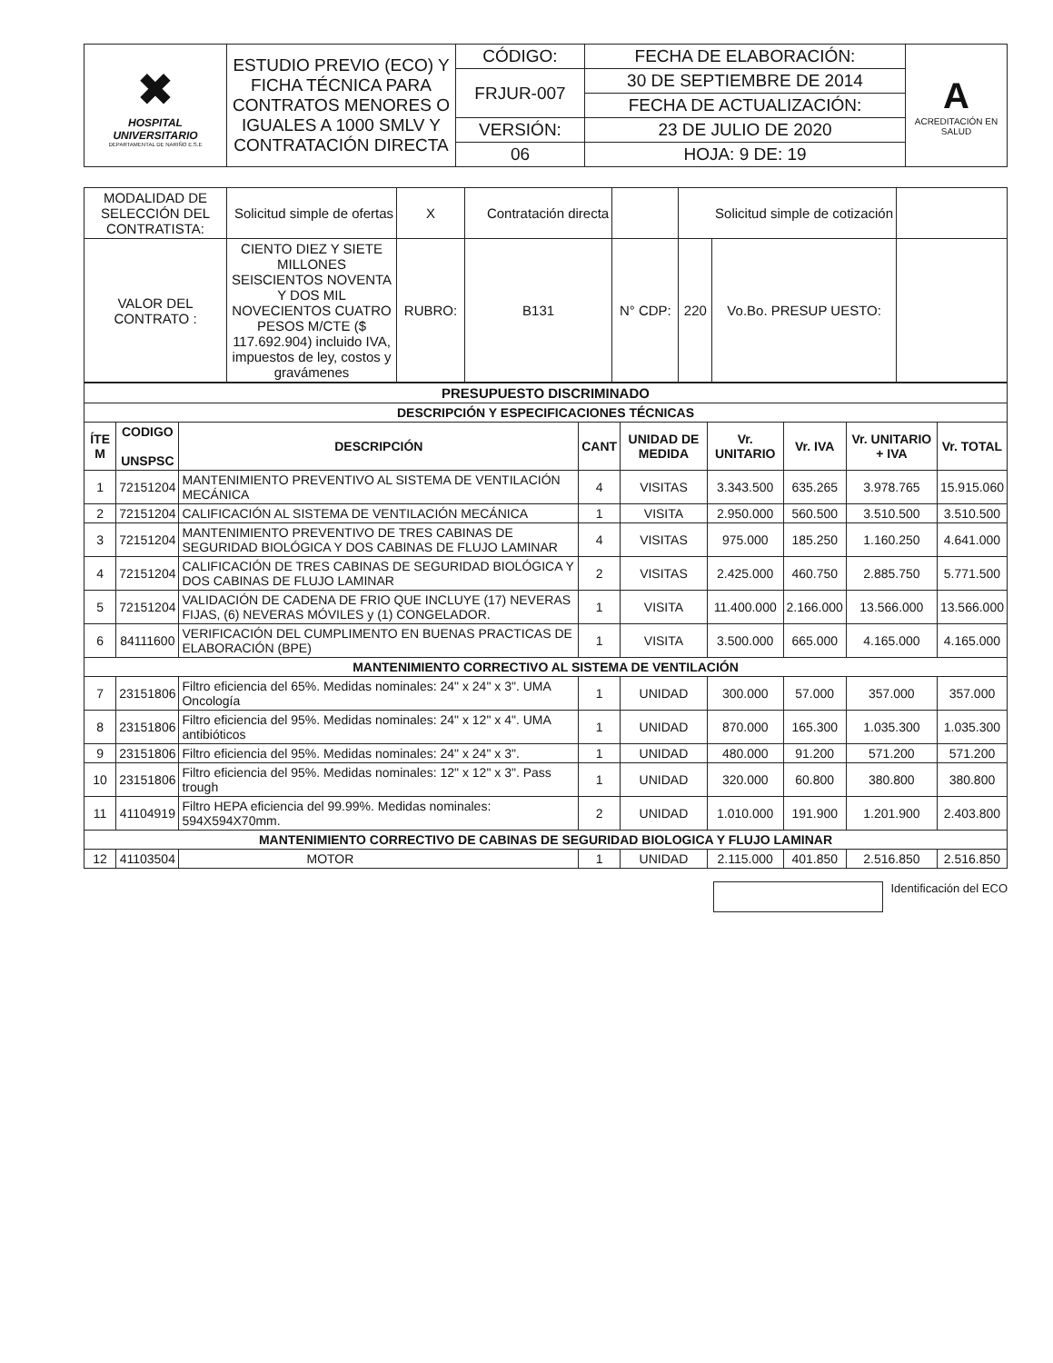| ✖ HOSPITAL UNIVERSITARIO DEPARTAMENTAL DE NARIÑO E.S.E | ESTUDIO PREVIO (ECO) Y FICHA TÉCNICA PARA CONTRATOS MENORES O IGUALES A 1000 SMLV Y CONTRATACIÓN DIRECTA | CÓDIGO: | FECHA DE ELABORACIÓN: | A ACREDITACIÓN EN SALUD |
| | | FRJUR-007 | 30 DE SEPTIEMBRE DE 2014 | |
| | | | FECHA DE ACTUALIZACIÓN: | |
| | | VERSIÓN: | 23 DE JULIO DE 2020 | |
| | | 06 | HOJA: 9 DE: 19 | |
| MODALIDAD DE SELECCIÓN DEL CONTRATISTA: | Solicitud simple de ofertas | X | Contratación directa | | Solicitud simple de cotización | | |
| VALOR DEL CONTRATO : | CIENTO DIEZ Y SIETE MILLONES SEISCIENTOS NOVENTA Y DOS MIL NOVECIENTOS CUATRO PESOS M/CTE ($ 117.692.904) incluido IVA, impuestos de ley, costos y gravámenes | RUBRO: | B131 | N° CDP: | 220 | Vo.Bo. PRESUP UESTO: | |
| PRESUPUESTO DISCRIMINADO | | | | | | | | |
| --- | --- | --- | --- | --- | --- | --- | --- | --- |
| DESCRIPCIÓN Y ESPECIFICACIONES TÉCNICAS | | | | | | | | |
| ÍTE M | CODIGO UNSPSC | DESCRIPCIÓN | CANT | UNIDAD DE MEDIDA | Vr. UNITARIO | Vr. IVA | Vr. UNITARIO + IVA | Vr. TOTAL |
| 1 | 72151204 | MANTENIMIENTO PREVENTIVO AL SISTEMA DE VENTILACIÓN MECÁNICA | 4 | VISITAS | 3.343.500 | 635.265 | 3.978.765 | 15.915.060 |
| 2 | 72151204 | CALIFICACIÓN AL SISTEMA DE VENTILACIÓN MECÁNICA | 1 | VISITA | 2.950.000 | 560.500 | 3.510.500 | 3.510.500 |
| 3 | 72151204 | MANTENIMIENTO PREVENTIVO DE TRES CABINAS DE SEGURIDAD BIOLÓGICA Y DOS CABINAS DE FLUJO LAMINAR | 4 | VISITAS | 975.000 | 185.250 | 1.160.250 | 4.641.000 |
| 4 | 72151204 | CALIFICACIÓN DE TRES CABINAS DE SEGURIDAD BIOLÓGICA Y DOS CABINAS DE FLUJO LAMINAR | 2 | VISITAS | 2.425.000 | 460.750 | 2.885.750 | 5.771.500 |
| 5 | 72151204 | VALIDACIÓN DE CADENA DE FRIO QUE INCLUYE (17) NEVERAS FIJAS, (6) NEVERAS MÓVILES y (1) CONGELADOR. | 1 | VISITA | 11.400.000 | 2.166.000 | 13.566.000 | 13.566.000 |
| 6 | 84111600 | VERIFICACIÓN DEL CUMPLIMENTO EN BUENAS PRACTICAS DE ELABORACIÓN (BPE) | 1 | VISITA | 3.500.000 | 665.000 | 4.165.000 | 4.165.000 |
| MANTENIMIENTO CORRECTIVO AL SISTEMA DE VENTILACIÓN | | | | | | | | |
| 7 | 23151806 | Filtro eficiencia del 65%. Medidas nominales: 24" x 24" x 3". UMA Oncología | 1 | UNIDAD | 300.000 | 57.000 | 357.000 | 357.000 |
| 8 | 23151806 | Filtro eficiencia del 95%. Medidas nominales: 24" x 12" x 4". UMA antibióticos | 1 | UNIDAD | 870.000 | 165.300 | 1.035.300 | 1.035.300 |
| 9 | 23151806 | Filtro eficiencia del 95%. Medidas nominales: 24" x 24" x 3". | 1 | UNIDAD | 480.000 | 91.200 | 571.200 | 571.200 |
| 10 | 23151806 | Filtro eficiencia del 95%. Medidas nominales: 12" x 12" x 3". Pass trough | 1 | UNIDAD | 320.000 | 60.800 | 380.800 | 380.800 |
| 11 | 41104919 | Filtro HEPA eficiencia del 99.99%. Medidas nominales: 594X594X70mm. | 2 | UNIDAD | 1.010.000 | 191.900 | 1.201.900 | 2.403.800 |
| MANTENIMIENTO CORRECTIVO DE CABINAS DE SEGURIDAD BIOLOGICA Y FLUJO LAMINAR | | | | | | | | |
| 12 | 41103504 | MOTOR | 1 | UNIDAD | 2.115.000 | 401.850 | 2.516.850 | 2.516.850 |
Identificación del ECO